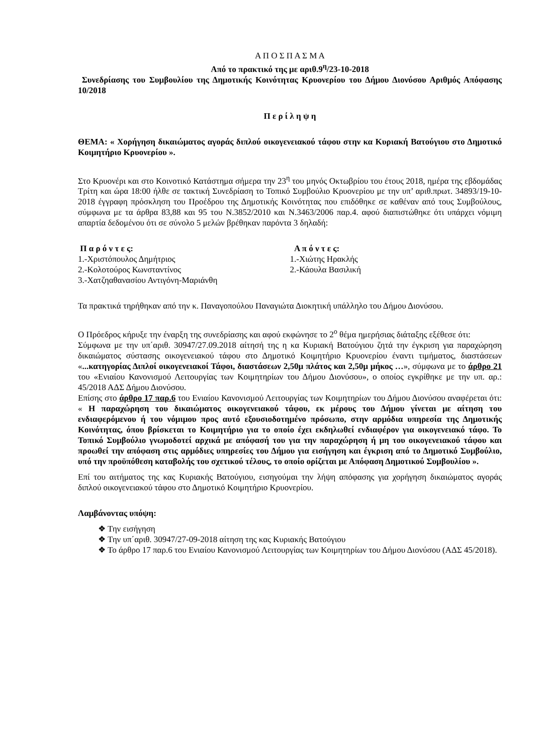Α Π Ο Σ Π Α Σ Μ Α
Από το πρακτικό της με αριθ.9<sup>η</sup>/23-10-2018
Συνεδρίασης του Συμβουλίου της Δημοτικής Κοινότητας Κρυονερίου του Δήμου Διονύσου Αριθμός Απόφασης 10/2018
Π ε ρ ί λ η ψ η
ΘΕΜΑ: « Χορήγηση δικαιώματος αγοράς διπλού οικογενειακού τάφου στην κα Κυριακή Βατούγιου στο Δημοτικό Κοιμητήριο Κρυονερίου ».
Στο Κρυονέρι και στο Κοινοτικό Κατάστημα σήμερα την 23<sup>η</sup> του μηνός Οκτωβρίου του έτους 2018, ημέρα της εβδομάδας Τρίτη και ώρα 18:00 ήλθε σε τακτική Συνεδρίαση το Τοπικό Συμβούλιο Κρυονερίου με την υπ’ αριθ.πρωτ. 34893/19-10-2018 έγγραφη πρόσκληση του Προέδρου της Δημοτικής Κοινότητας που επιδόθηκε σε καθέναν από τους Συμβούλους, σύμφωνα με τα άρθρα 83,88 και 95 του Ν.3852/2010 και Ν.3463/2006 παρ.4. αφού διαπιστώθηκε ότι υπάρχει νόμιμη απαρτία δεδομένου ότι σε σύνολο 5 μελών βρέθηκαν παρόντα 3 δηλαδή:
Π α ρ ό ν τ ε ς:
1.-Χριστόπουλος Δημήτριος
2.-Κολοτούρος Κωνσταντίνος
3.-Χατζηαθανασίου Αντιγόνη-Μαριάνθη
Α π ό ν τ ε ς:
1.-Χιώτης Ηρακλής
2.-Κάουλα Βασιλική
Τα πρακτικά τηρήθηκαν από την κ. Παναγοπούλου Παναγιώτα Διοκητική υπάλληλο του Δήμου Διονύσου.
Ο Πρόεδρος κήρυξε την έναρξη της συνεδρίασης και αφού εκφώνησε το 2<sup>ο</sup> θέμα ημερήσιας διάταξης εξέθεσε ότι:
Σύμφωνα με την υπ΄αριθ. 30947/27.09.2018 αίτησή της η κα Κυριακή Βατούγιου ζητά την έγκριση για παραχώρηση δικαιώματος σύστασης οικογενειακού τάφου στο Δημοτικό Κοιμητήριο Κρυονερίου έναντι τιμήματος, διαστάσεων «...κατηγορίας Διπλοί οικογενειακοί Τάφοι, διαστάσεων 2,50μ πλάτος και 2,50μ μήκος …», σύμφωνα με το άρθρο 21 του «Ενιαίου Κανονισμού Λειτουργίας των Κοιμητηρίων του Δήμου Διονύσου», ο οποίος εγκρίθηκε με την υπ. αρ.: 45/2018 ΑΔΣ Δήμου Διονύσου.
Επίσης στο άρθρο 17 παρ.6 του Ενιαίου Κανονισμού Λειτουργίας των Κοιμητηρίων του Δήμου Διονύσου αναφέρεται ότι: « Η παραχώρηση του δικαιώματος οικογενειακού τάφου, εκ μέρους του Δήμου γίνεται με αίτηση του ενδιαφερόμενου ή του νόμιμου προς αυτό εξουσιοδοτημένο πρόσωπο, στην αρμόδια υπηρεσία της Δημοτικής Κοινότητας, όπου βρίσκεται το Κοιμητήριο για το οποίο έχει εκδηλωθεί ενδιαφέρον για οικογενειακό τάφο. Το Τοπικό Συμβούλιο γνωμοδοτεί αρχικά με απόφασή του για την παραχώρηση ή μη του οικογενειακού τάφου και προωθεί την απόφαση στις αρμόδιες υπηρεσίες του Δήμου για εισήγηση και έγκριση από το Δημοτικό Συμβούλιο, υπό την προϋπόθεση καταβολής του σχετικού τέλους, το οποίο ορίζεται με Απόφαση Δημοτικού Συμβουλίου ».
Επί του αιτήματος της κας Κυριακής Βατούγιου, εισηγούμαι την λήψη απόφασης για χορήγηση δικαιώματος αγοράς διπλού οικογενειακού τάφου στο Δημοτικό Κοιμητήριο Κρυονερίου.
Λαμβάνοντας υπόψη:
❖ Την εισήγηση
❖ Την υπ΄αριθ. 30947/27-09-2018 αίτηση της κας Κυριακής Βατούγιου
❖ Το άρθρο 17 παρ.6 του Ενιαίου Κανονισμού Λειτουργίας των Κοιμητηρίων του Δήμου Διονύσου (ΑΔΣ 45/2018).